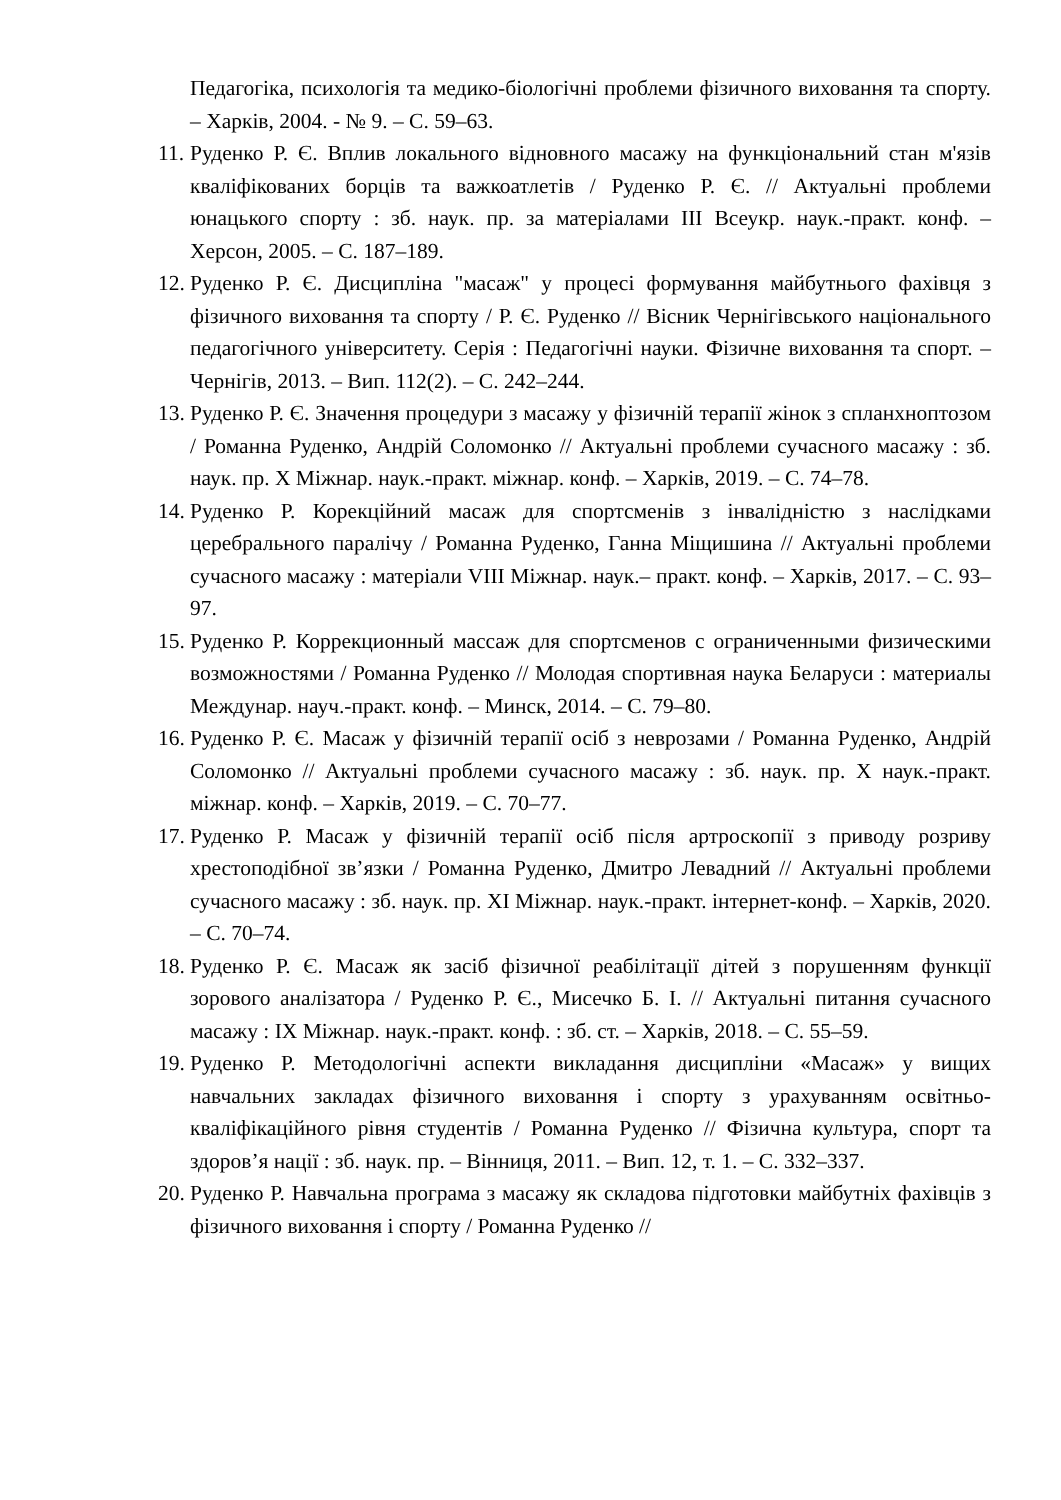Педагогіка, психологія та медико-біологічні проблеми фізичного виховання та спорту. – Харків, 2004. - № 9. – С. 59–63.
11. Руденко Р. Є. Вплив локального відновного масажу на функціональний стан м'язів кваліфікованих борців та важкоатлетів / Руденко Р. Є. // Актуальні проблеми юнацького спорту : зб. наук. пр. за матеріалами ІІІ Всеукр. наук.-практ. конф. – Херсон, 2005. – С. 187–189.
12. Руденко Р. Є. Дисципліна "масаж" у процесі формування майбутнього фахівця з фізичного виховання та спорту / Р. Є. Руденко // Вісник Чернігівського національного педагогічного університету. Серія : Педагогічні науки. Фізичне виховання та спорт. – Чернігів, 2013. – Вип. 112(2). – С. 242–244.
13. Руденко Р. Є. Значення процедури з масажу у фізичній терапії жінок з спланхноптозом / Романна Руденко, Андрій Соломонко // Актуальні проблеми сучасного масажу : зб. наук. пр. X Міжнар. наук.-практ. міжнар. конф. – Харків, 2019. – С. 74–78.
14. Руденко Р. Корекційний масаж для спортсменів з інвалідністю з наслідками церебрального паралічу / Романна Руденко, Ганна Міщишина // Актуальні проблеми сучасного масажу : матеріали VIII Міжнар. наук.– практ. конф. – Харків, 2017. – С. 93–97.
15. Руденко Р. Коррекционный массаж для спортсменов с ограниченными физическими возможностями / Романна Руденко // Молодая спортивная наука Беларуси : материалы Междунар. науч.-практ. конф. – Минск, 2014. – С. 79–80.
16. Руденко Р. Є. Масаж у фізичній терапії осіб з неврозами / Романна Руденко, Андрій Соломонко // Актуальні проблеми сучасного масажу : зб. наук. пр. X наук.-практ. міжнар. конф. – Харків, 2019. – С. 70–77.
17. Руденко Р. Масаж у фізичній терапії осіб після артроскопії з приводу розриву хрестоподібної зв’язки / Романна Руденко, Дмитро Левадний // Актуальні проблеми сучасного масажу : зб. наук. пр. XI Міжнар. наук.-практ. інтернет-конф. – Харків, 2020. – С. 70–74.
18. Руденко Р. Є. Масаж як засіб фізичної реабілітації дітей з порушенням функції зорового аналізатора / Руденко Р. Є., Мисечко Б. І. // Актуальні питання сучасного масажу : IX Міжнар. наук.-практ. конф. : зб. ст. – Харків, 2018. – С. 55–59.
19. Руденко Р. Методологічні аспекти викладання дисципліни «Масаж» у вищих навчальних закладах фізичного виховання і спорту з урахуванням освітньо-кваліфікаційного рівня студентів / Романна Руденко // Фізична культура, спорт та здоров’я нації : зб. наук. пр. – Вінниця, 2011. – Вип. 12, т. 1. – С. 332–337.
20. Руденко Р. Навчальна програма з масажу як складова підготовки майбутніх фахівців з фізичного виховання і спорту / Романна Руденко //